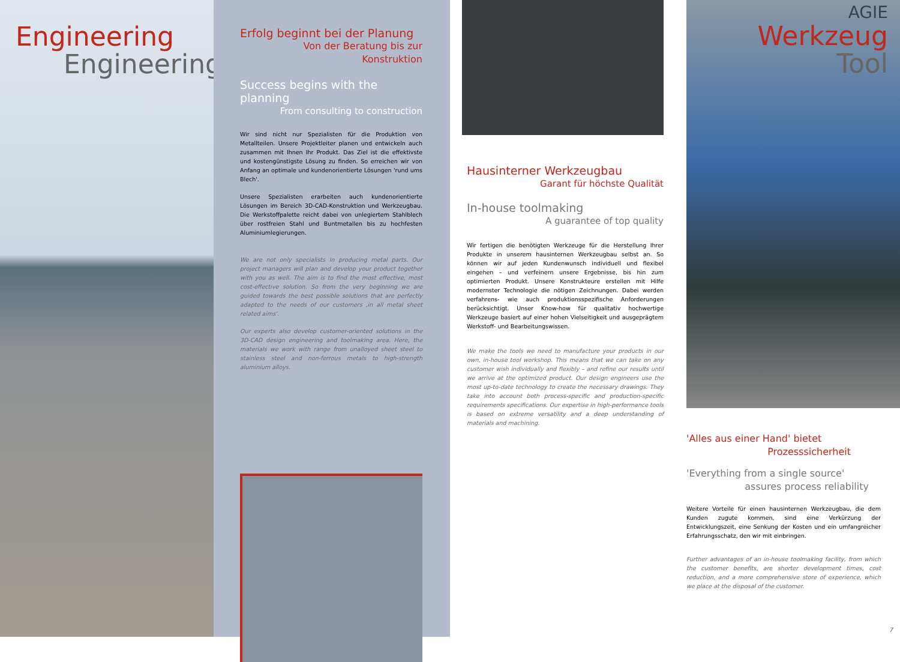Engineering
Engineering
Erfolg beginnt bei der Planung
Von der Beratung bis zur Konstruktion
Success begins with the planning
From consulting to construction
Wir sind nicht nur Spezialisten für die Produktion von Metallteilen. Unsere Projektleiter planen und entwickeln auch zusammen mit Ihnen Ihr Produkt. Das Ziel ist die effektivste und kostengünstigste Lösung zu finden. So erreichen wir von Anfang an optimale und kundenorientierte Lösungen 'rund ums Blech'.
Unsere Spezialisten erarbeiten auch kundenorientierte Lösungen im Bereich 3D-CAD-Konstruktion und Werkzeugbau. Die Werkstoffpalette reicht dabei von unlegiertem Stahlblech über rostfreien Stahl und Buntmetallen bis zu hochfesten Aluminiumlegierungen.
We are not only specialists in producing metal parts. Our project managers will plan and develop your product together with you as well. The aim is to find the most effective, most cost-effective solution. So from the very beginning we are guided towards the best possible solutions that are perfectly adapted to the needs of our customers ‚in all metal sheet related aims'.
Our experts also develop customer-oriented solutions in the 3D-CAD design engineering and toolmaking area. Here, the materials we work with range from unalloyed sheet steel to stainless steel and non-ferrous metals to high-strength aluminium alloys.
Hausinterner Werkzeugbau
Garant für höchste Qualität
In-house toolmaking
A guarantee of top quality
Wir fertigen die benötigten Werkzeuge für die Herstellung Ihrer Produkte in unserem hausinternen Werkzeugbau selbst an. So können wir auf jeden Kundenwunsch individuell und flexibel eingehen – und verfeinern unsere Ergebnisse, bis hin zum optimierten Produkt. Unsere Konstrukteure erstellen mit Hilfe modernster Technologie die nötigen Zeichnungen. Dabei werden verfahrens- wie auch produktionsspezifische Anforderungen berücksichtigt. Unser Know-how für qualitativ hochwertige Werkzeuge basiert auf einer hohen Vielseitigkeit und ausgeprägtem Werkstoff- und Bearbeitungswissen.
We make the tools we need to manufacture your products in our own, in-house tool workshop. This means that we can take on any customer wish individually and flexibly – and refine our results until we arrive at the optimized product. Our design engineers use the most up-to-date technology to create the necessary drawings. They take into account both process-specific and production-specific requirements specifications. Our expertise in high-performance tools is based on extreme versatility and a deep understanding of materials and machining.
AGIE
Werkzeug
Tool
'Alles aus einer Hand' bietet
Prozesssicherheit
'Everything from a single source'
assures process reliability
Weitere Vorteile für einen hausinternen Werkzeugbau, die dem Kunden zugute kommen, sind eine Verkürzung der Entwicklungszeit, eine Senkung der Kosten und ein umfangreicher Erfahrungsschatz, den wir mit einbringen.
Further advantages of an in-house toolmaking facility, from which the customer benefits, are shorter development times, cost reduction, and a more comprehensive store of experience, which we place at the disposal of the customer.
7